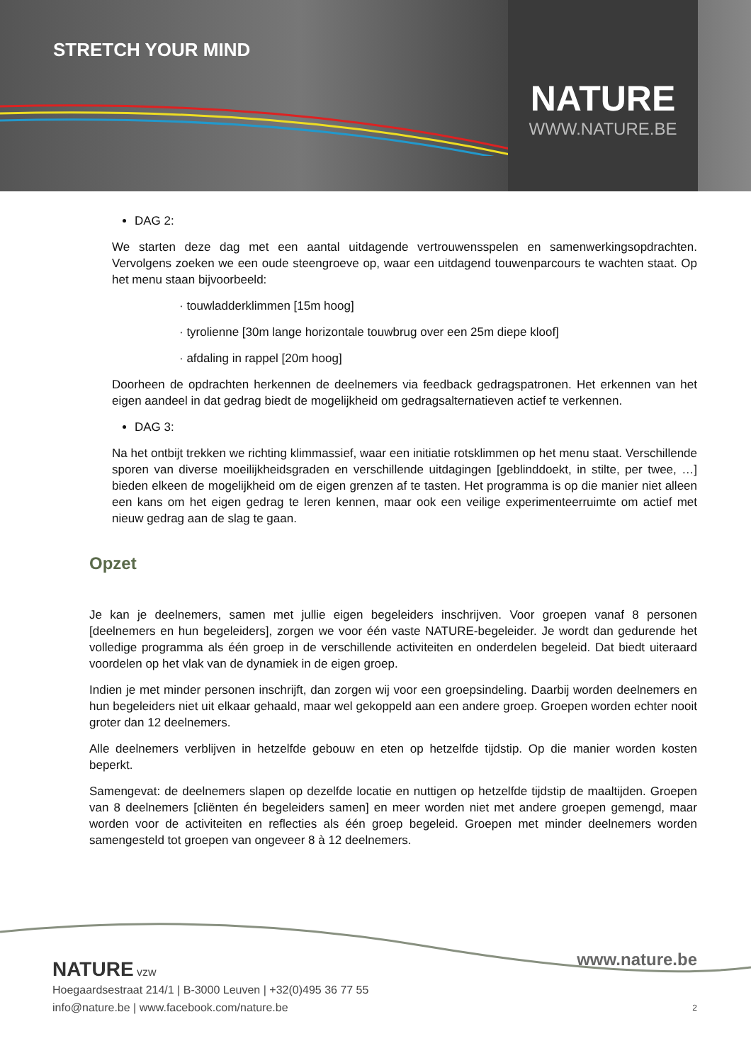STRETCH YOUR MIND
NATURE
WWW.NATURE.BE
DAG 2:
We starten deze dag met een aantal uitdagende vertrouwensspelen en samenwerkingsopdrachten. Vervolgens zoeken we een oude steengroeve op, waar een uitdagend touwenparcours te wachten staat. Op het menu staan bijvoorbeeld:
· touwladderklimmen [15m hoog]
· tyrolienne [30m lange horizontale touwbrug over een 25m diepe kloof]
· afdaling in rappel [20m hoog]
Doorheen de opdrachten herkennen de deelnemers via feedback gedragspatronen. Het erkennen van het eigen aandeel in dat gedrag biedt de mogelijkheid om gedragsalternatieven actief te verkennen.
DAG 3:
Na het ontbijt trekken we richting klimmassief, waar een initiatie rotsklimmen op het menu staat. Verschillende sporen van diverse moeilijkheidsgraden en verschillende uitdagingen [geblinddoekt, in stilte, per twee, …] bieden elkeen de mogelijkheid om de eigen grenzen af te tasten. Het programma is op die manier niet alleen een kans om het eigen gedrag te leren kennen, maar ook een veilige experimenteerruimte om actief met nieuw gedrag aan de slag te gaan.
Opzet
Je kan je deelnemers, samen met jullie eigen begeleiders inschrijven. Voor groepen vanaf 8 personen [deelnemers en hun begeleiders], zorgen we voor één vaste NATURE-begeleider. Je wordt dan gedurende het volledige programma als één groep in de verschillende activiteiten en onderdelen begeleid. Dat biedt uiteraard voordelen op het vlak van de dynamiek in de eigen groep.
Indien je met minder personen inschrijft, dan zorgen wij voor een groepsindeling. Daarbij worden deelnemers en hun begeleiders niet uit elkaar gehaald, maar wel gekoppeld aan een andere groep. Groepen worden echter nooit groter dan 12 deelnemers.
Alle deelnemers verblijven in hetzelfde gebouw en eten op hetzelfde tijdstip. Op die manier worden kosten beperkt.
Samengevat: de deelnemers slapen op dezelfde locatie en nuttigen op hetzelfde tijdstip de maaltijden. Groepen van 8 deelnemers [cliënten én begeleiders samen] en meer worden niet met andere groepen gemengd, maar worden voor de activiteiten en reflecties als één groep begeleid. Groepen met minder deelnemers worden samengesteld tot groepen van ongeveer 8 à 12 deelnemers.
www.nature.be
NATURE vzw
Hoegaardsestraat 214/1 | B-3000 Leuven | +32(0)495 36 77 55
info@nature.be | www.facebook.com/nature.be
2